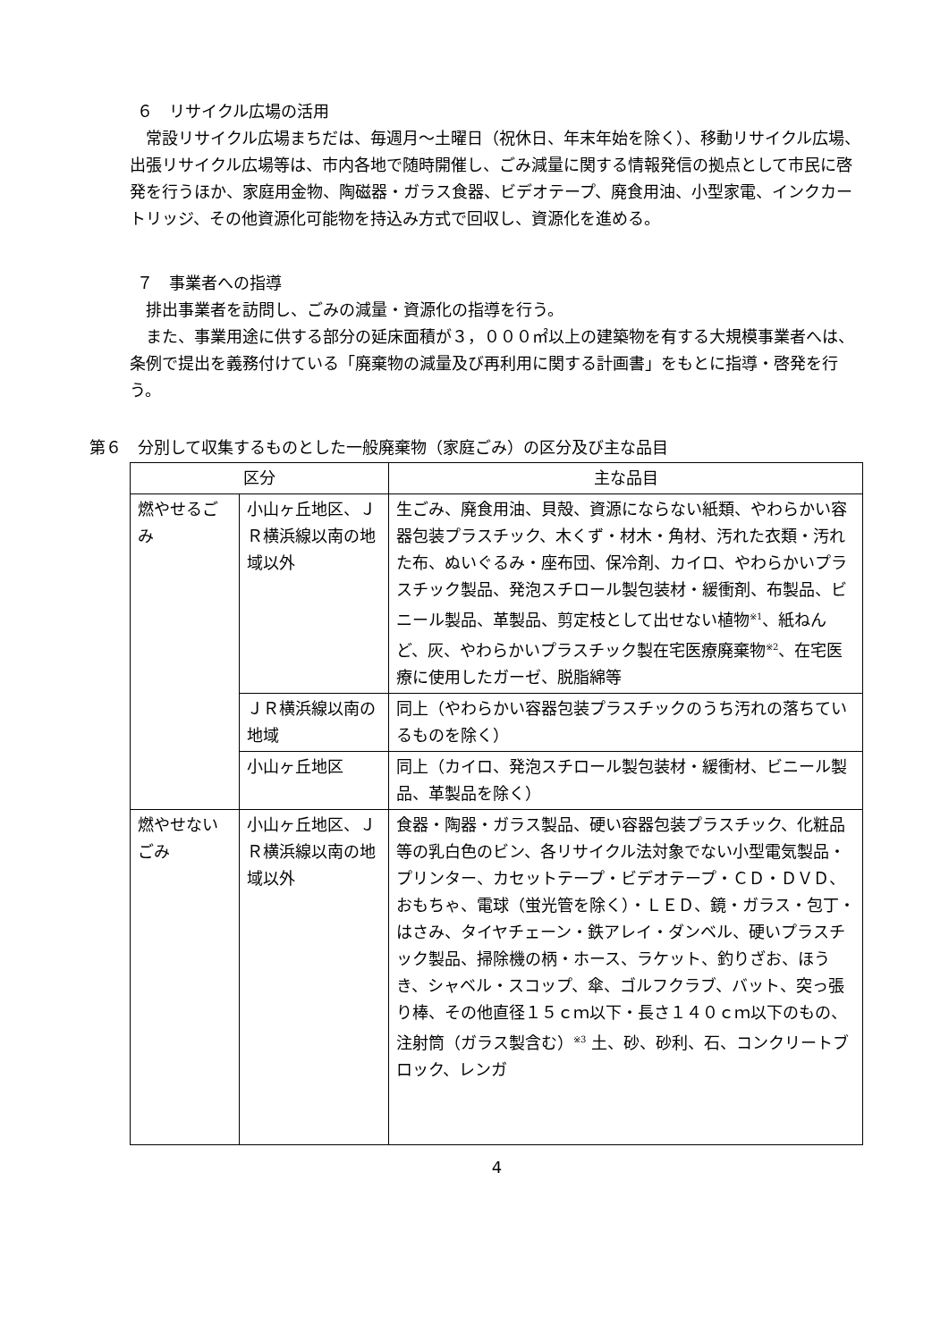６　リサイクル広場の活用
常設リサイクル広場まちだは、毎週月～土曜日（祝休日、年末年始を除く）、移動リサイクル広場、出張リサイクル広場等は、市内各地で随時開催し、ごみ減量に関する情報発信の拠点として市民に啓発を行うほか、家庭用金物、陶磁器・ガラス食器、ビデオテープ、廃食用油、小型家電、インクカートリッジ、その他資源化可能物を持込み方式で回収し、資源化を進める。
７　事業者への指導
排出事業者を訪問し、ごみの減量・資源化の指導を行う。
また、事業用途に供する部分の延床面積が３，０００㎡以上の建築物を有する大規模事業者へは、条例で提出を義務付けている「廃棄物の減量及び再利用に関する計画書」をもとに指導・啓発を行う。
第６　分別して収集するものとした一般廃棄物（家庭ごみ）の区分及び主な品目
| 区分 | | 主な品目 |
| --- | --- | --- |
| 燃やせるごみ | 小山ヶ丘地区、ＪＲ横浜線以南の地域以外 | 生ごみ、廃食用油、貝殻、資源にならない紙類、やわらかい容器包装プラスチック、木くず・材木・角材、汚れた衣類・汚れた布、ぬいぐるみ・座布団、保冷剤、カイロ、やわらかいプラスチック製品、発泡スチロール製包装材・緩衝剤、布製品、ビニール製品、革製品、剪定枝として出せない植物<sup>※1</sup>、紙ねんど、灰、やわらかいプラスチック製在宅医療廃棄物<sup>※2</sup>、在宅医療に使用したガーゼ、脱脂綿等 |
| | ＪＲ横浜線以南の地域 | 同上（やわらかい容器包装プラスチックのうち汚れの落ちているものを除く） |
| | 小山ヶ丘地区 | 同上（カイロ、発泡スチロール製包装材・緩衝材、ビニール製品、革製品を除く） |
| 燃やせないごみ | 小山ヶ丘地区、ＪＲ横浜線以南の地域以外 | 食器・陶器・ガラス製品、硬い容器包装プラスチック、化粧品等の乳白色のビン、各リサイクル法対象でない小型電気製品・プリンター、カセットテープ・ビデオテープ・ＣＤ・ＤＶＤ、おもちゃ、電球（蛍光管を除く）・ＬＥＤ、鏡・ガラス・包丁・はさみ、タイヤチェーン・鉄アレイ・ダンベル、硬いプラスチック製品、掃除機の柄・ホース、ラケット、釣りざお、ほうき、シャベル・スコップ、傘、ゴルフクラブ、バット、突っ張り棒、その他直径１５ｃｍ以下・長さ１４０ｃｍ以下のもの、注射筒（ガラス製含む）<sup>※3</sup> 土、砂、砂利、石、コンクリートブロック、レンガ |
4